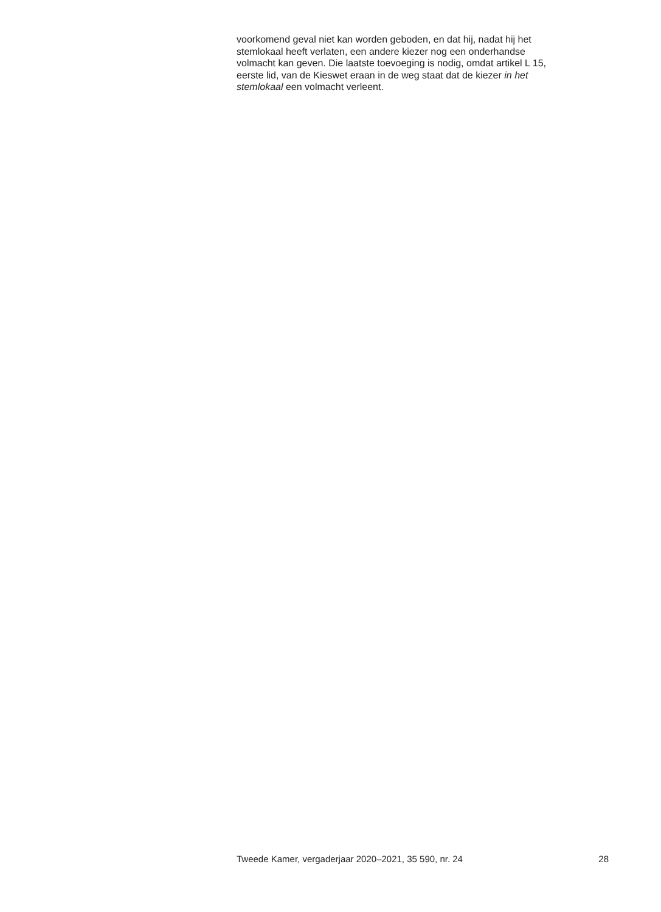voorkomend geval niet kan worden geboden, en dat hij, nadat hij het
stemlokaal heeft verlaten, een andere kiezer nog een onderhandse
volmacht kan geven. Die laatste toevoeging is nodig, omdat artikel L 15,
eerste lid, van de Kieswet eraan in de weg staat dat de kiezer in het
stemlokaal een volmacht verleent.
Tweede Kamer, vergaderjaar 2020–2021, 35 590, nr. 24 28